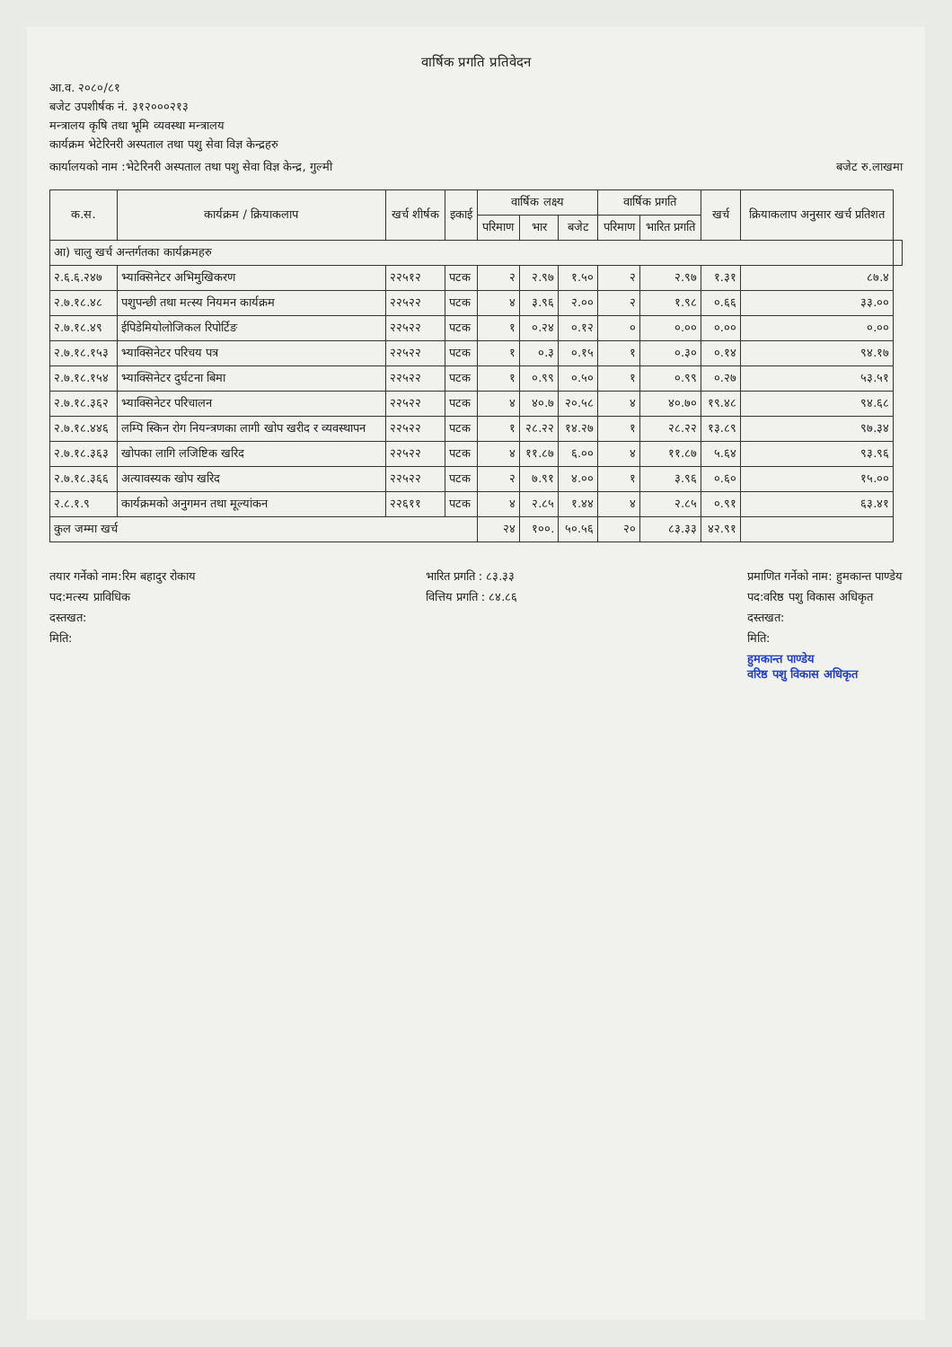वार्षिक प्रगति प्रतिवेदन
आ.व. २०८०/८१
बजेट उपशीर्षक नं. ३१२०००२१३
मन्त्रालय कृषि तथा भूमि व्यवस्था मन्त्रालय
कार्यक्रम भेटेरिनरी अस्पताल तथा पशु सेवा विज्ञ केन्द्रहरु
कार्यालयको नाम :भेटेरिनरी अस्पताल तथा पशु सेवा विज्ञ केन्द्र, गुल्मी
बजेट रु.लाखमा
| क.स. | कार्यक्रम / क्रियाकलाप | खर्च शीर्षक | इकाई | वार्षिक लक्ष्य | | | वार्षिक प्रगति | | खर्च | क्रियाकलाप अनुसार खर्च प्रतिशत | |
| --- | --- | --- | --- | --- | --- | --- | --- | --- | --- | --- | --- |
| | | | | परिमाण | भार | बजेट | परिमाण | भारित प्रगति | | | |
| आ) चालु खर्च अन्तर्गतका कार्यक्रमहरु | | | | | | | | | | | |
| २.६.६.२४७ | भ्याक्सिनेटर अभिमुखिकरण | २२५१२ | पटक | २ | २.९७ | १.५० | २ | २.९७ | १.३१ | ८७.४ | |
| २.७.१८.४८ | पशुपन्छी तथा मत्स्य नियमन कार्यक्रम | २२५२२ | पटक | ४ | ३.९६ | २.०० | २ | १.९८ | ०.६६ | ३३.०० | |
| २.७.१८.४९ | ईपिडेमियोलोजिकल रिपोर्टिङ | २२५२२ | पटक | १ | ०.२४ | ०.१२ | ० | ०.०० | ०.०० | ०.०० | |
| २.७.१८.१५३ | भ्याक्सिनेटर परिचय पत्र | २२५२२ | पटक | १ | ०.३ | ०.१५ | १ | ०.३० | ०.१४ | ९४.१७ | |
| २.७.१८.१५४ | भ्याक्सिनेटर दुर्घटना बिमा | २२५२२ | पटक | १ | ०.९९ | ०.५० | १ | ०.९९ | ०.२७ | ५३.५१ | |
| २.७.१८.३६२ | भ्याक्सिनेटर परिचालन | २२५२२ | पटक | ४ | ४०.७ | २०.५८ | ४ | ४०.७० | १९.४८ | ९४.६८ | |
| २.७.१८.४४६ | लम्पि स्किन रोग नियन्त्रणका लागी खोप खरीद र व्यवस्थापन | २२५२२ | पटक | १ | २८.२२ | १४.२७ | १ | २८.२२ | १३.८९ | ९७.३४ | |
| २.७.१८.३६३ | खोपका लागि लजिष्टिक खरिद | २२५२२ | पटक | ४ | ११.८७ | ६.०० | ४ | ११.८७ | ५.६४ | ९३.९६ | |
| २.७.१८.३६६ | अत्यावस्यक खोप खरिद | २२५२२ | पटक | २ | ७.९१ | ४.०० | १ | ३.९६ | ०.६० | १५.०० | |
| २.८.१.९ | कार्यक्रमको अनुगमन तथा मूल्यांकन | २२६११ | पटक | ४ | २.८५ | १.४४ | ४ | २.८५ | ०.९१ | ६३.४१ | |
| कुल जम्मा खर्च | | | | २४ | १००. | ५०.५६ | २० | ८३.३३ | ४२.९१ | | |
तयार गर्नेको नाम:रिम बहादुर रोकाय
पद:मत्स्य प्राविधिक
दस्तखत:
मिति:
भारित प्रगति : ८३.३३
वित्तिय प्रगति : ८४.८६
प्रमाणित गर्नेको नाम: हुमकान्त पाण्डेय
पद:वरिष्ठ पशु विकास अधिकृत
दस्तखत:
मिति:
हुमकान्त पाण्डेय
वरिष्ठ पशु विकास अधिकृत